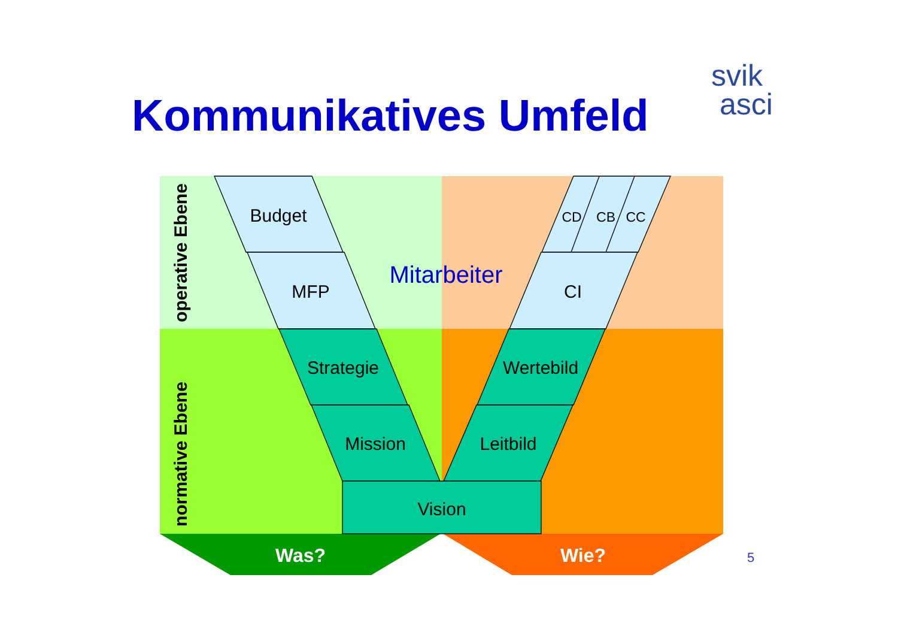Kommunikatives Umfeld
svik
asci
Budget
MFP
Strategie
Mission
Vision
Leitbild
Wertebild
CI
CD
CB
CC
Mitarbeiter
Was?
Wie?
operative Ebene
normative Ebene
5